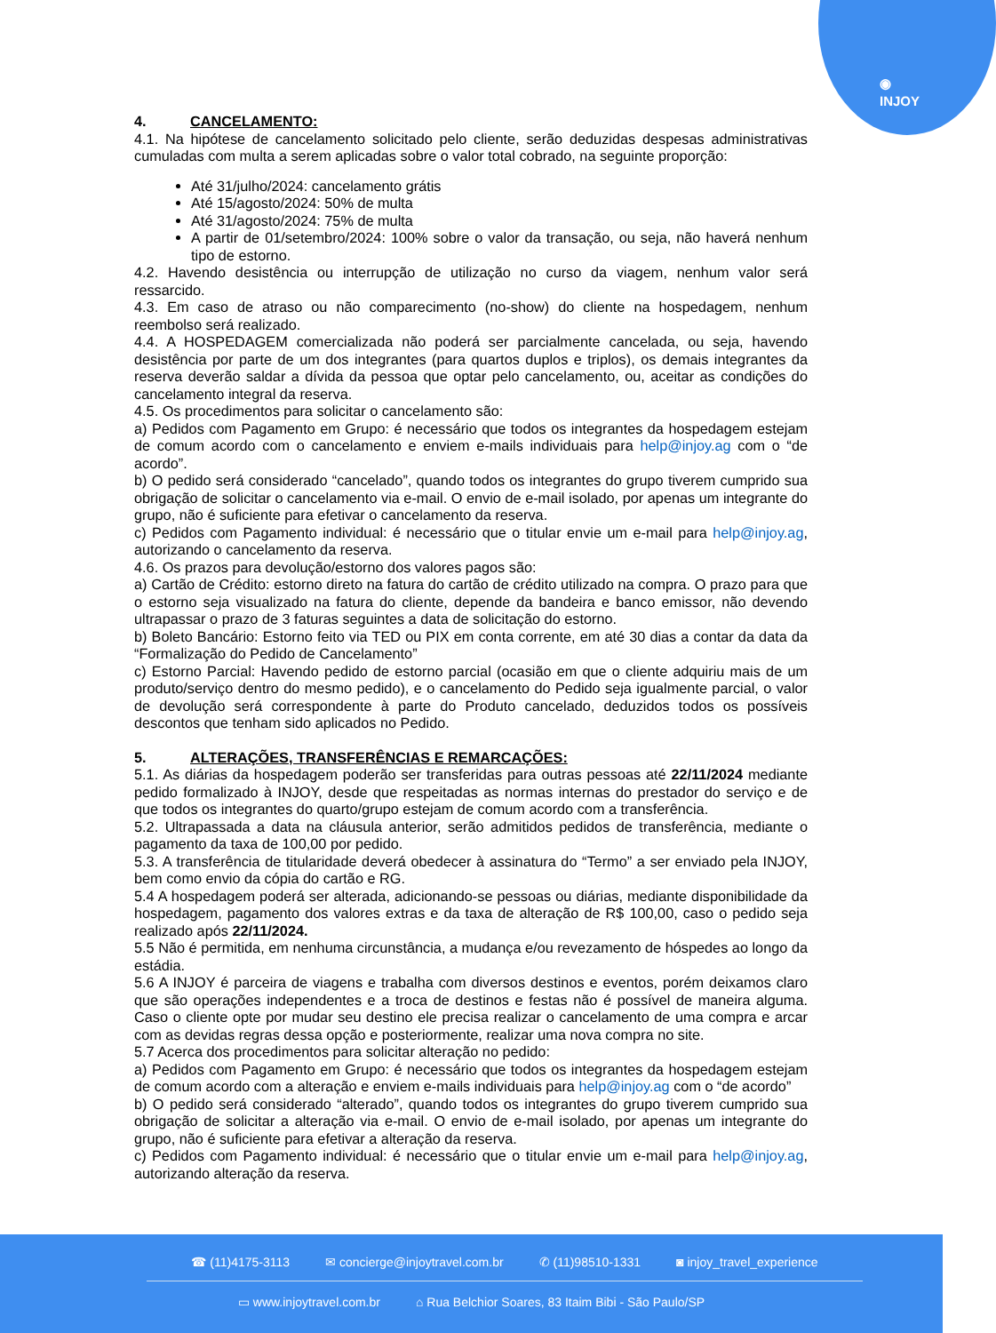◉
INJOY
4. CANCELAMENTO:
4.1. Na hipótese de cancelamento solicitado pelo cliente, serão deduzidas despesas administrativas cumuladas com multa a serem aplicadas sobre o valor total cobrado, na seguinte proporção:
Até 31/julho/2024: cancelamento grátis
Até 15/agosto/2024: 50% de multa
Até 31/agosto/2024: 75% de multa
A partir de 01/setembro/2024: 100% sobre o valor da transação, ou seja, não haverá nenhum tipo de estorno.
4.2. Havendo desistência ou interrupção de utilização no curso da viagem, nenhum valor será ressarcido.
4.3. Em caso de atraso ou não comparecimento (no-show) do cliente na hospedagem, nenhum reembolso será realizado.
4.4. A HOSPEDAGEM comercializada não poderá ser parcialmente cancelada, ou seja, havendo desistência por parte de um dos integrantes (para quartos duplos e triplos), os demais integrantes da reserva deverão saldar a dívida da pessoa que optar pelo cancelamento, ou, aceitar as condições do cancelamento integral da reserva.
4.5. Os procedimentos para solicitar o cancelamento são:
a) Pedidos com Pagamento em Grupo: é necessário que todos os integrantes da hospedagem estejam de comum acordo com o cancelamento e enviem e-mails individuais para help@injoy.ag com o “de acordo”.
b) O pedido será considerado “cancelado”, quando todos os integrantes do grupo tiverem cumprido sua obrigação de solicitar o cancelamento via e-mail. O envio de e-mail isolado, por apenas um integrante do grupo, não é suficiente para efetivar o cancelamento da reserva.
c) Pedidos com Pagamento individual: é necessário que o titular envie um e-mail para help@injoy.ag, autorizando o cancelamento da reserva.
4.6. Os prazos para devolução/estorno dos valores pagos são:
a) Cartão de Crédito: estorno direto na fatura do cartão de crédito utilizado na compra. O prazo para que o estorno seja visualizado na fatura do cliente, depende da bandeira e banco emissor, não devendo ultrapassar o prazo de 3 faturas seguintes a data de solicitação do estorno.
b) Boleto Bancário: Estorno feito via TED ou PIX em conta corrente, em até 30 dias a contar da data da “Formalização do Pedido de Cancelamento”
c) Estorno Parcial: Havendo pedido de estorno parcial (ocasião em que o cliente adquiriu mais de um produto/serviço dentro do mesmo pedido), e o cancelamento do Pedido seja igualmente parcial, o valor de devolução será correspondente à parte do Produto cancelado, deduzidos todos os possíveis descontos que tenham sido aplicados no Pedido.
5. ALTERAÇÕES, TRANSFERÊNCIAS E REMARCAÇÕES:
5.1. As diárias da hospedagem poderão ser transferidas para outras pessoas até 22/11/2024 mediante pedido formalizado à INJOY, desde que respeitadas as normas internas do prestador do serviço e de que todos os integrantes do quarto/grupo estejam de comum acordo com a transferência.
5.2. Ultrapassada a data na cláusula anterior, serão admitidos pedidos de transferência, mediante o pagamento da taxa de 100,00 por pedido.
5.3. A transferência de titularidade deverá obedecer à assinatura do “Termo” a ser enviado pela INJOY, bem como envio da cópia do cartão e RG.
5.4 A hospedagem poderá ser alterada, adicionando-se pessoas ou diárias, mediante disponibilidade da hospedagem, pagamento dos valores extras e da taxa de alteração de R$ 100,00, caso o pedido seja realizado após 22/11/2024.
5.5 Não é permitida, em nenhuma circunstância, a mudança e/ou revezamento de hóspedes ao longo da estádia.
5.6 A INJOY é parceira de viagens e trabalha com diversos destinos e eventos, porém deixamos claro que são operações independentes e a troca de destinos e festas não é possível de maneira alguma. Caso o cliente opte por mudar seu destino ele precisa realizar o cancelamento de uma compra e arcar com as devidas regras dessa opção e posteriormente, realizar uma nova compra no site.
5.7 Acerca dos procedimentos para solicitar alteração no pedido:
a) Pedidos com Pagamento em Grupo: é necessário que todos os integrantes da hospedagem estejam de comum acordo com a alteração e enviem e-mails individuais para help@injoy.ag com o “de acordo”
b) O pedido será considerado “alterado”, quando todos os integrantes do grupo tiverem cumprido sua obrigação de solicitar a alteração via e-mail. O envio de e-mail isolado, por apenas um integrante do grupo, não é suficiente para efetivar a alteração da reserva.
c) Pedidos com Pagamento individual: é necessário que o titular envie um e-mail para help@injoy.ag, autorizando alteração da reserva.
☎ (11)4175-3113 ✉ concierge@injoytravel.com.br ✆ (11)98510-1331 ◙ injoy_travel_experience
▭ www.injoytravel.com.br ⌂ Rua Belchior Soares, 83 Itaim Bibi - São Paulo/SP